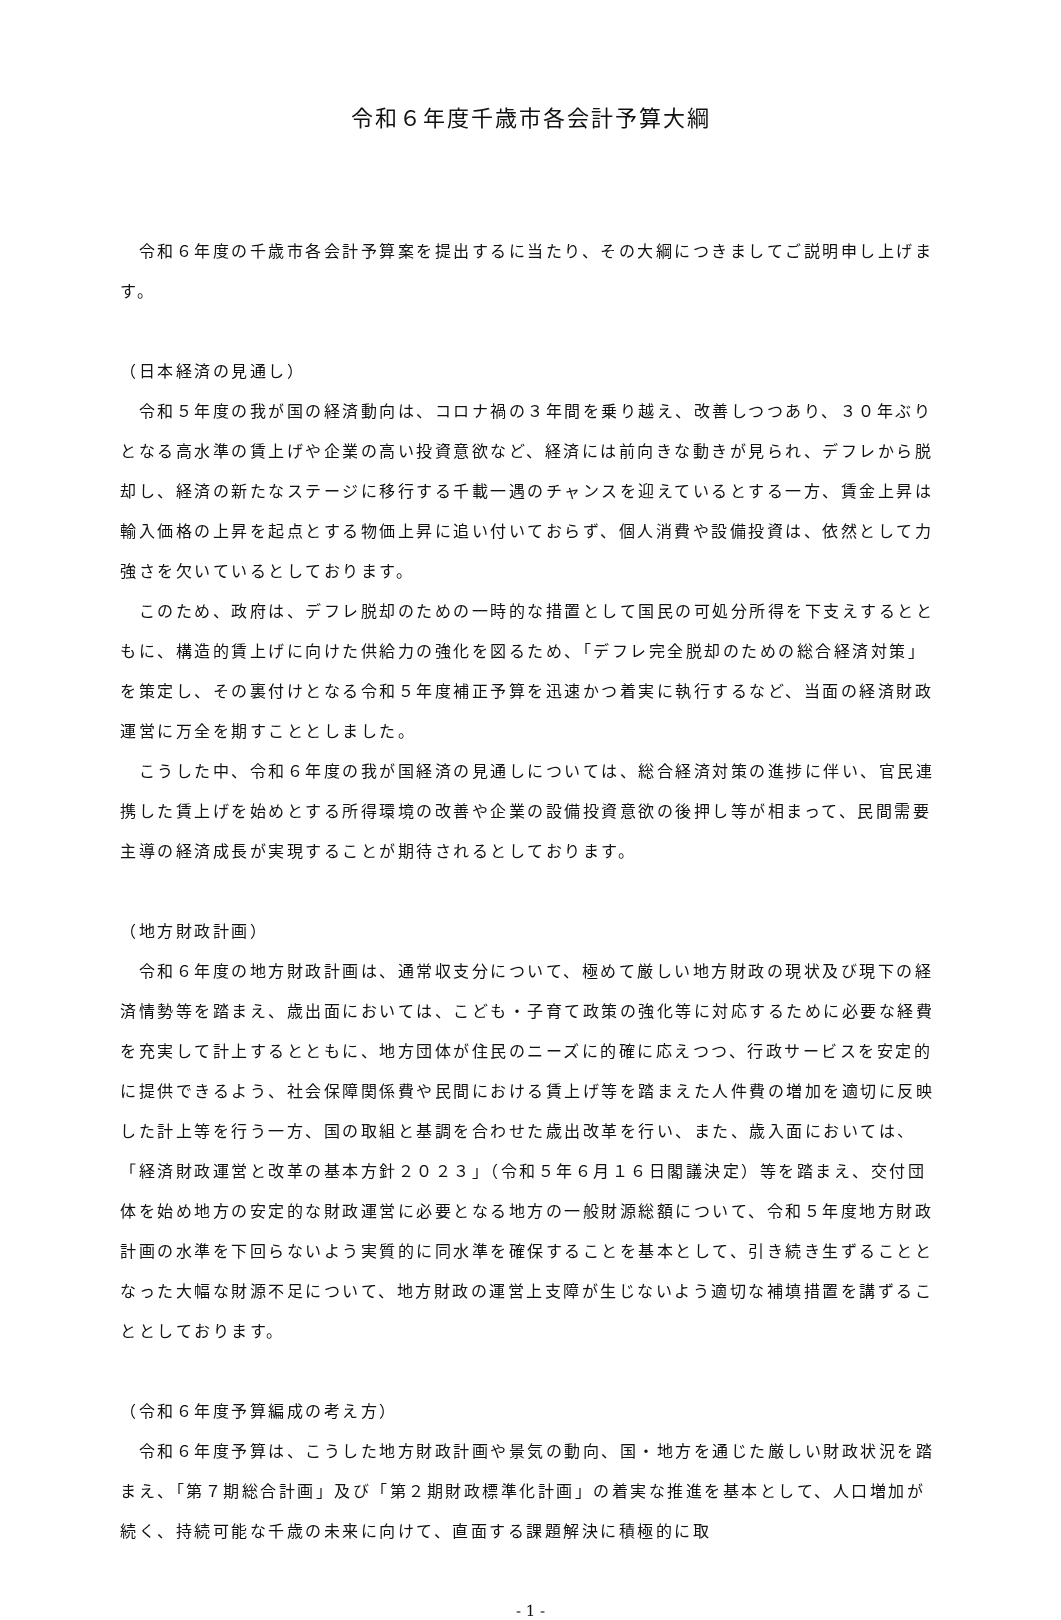令和６年度千歳市各会計予算大綱
　令和６年度の千歳市各会計予算案を提出するに当たり、その大綱につきましてご説明申し上げます。
（日本経済の見通し）
　令和５年度の我が国の経済動向は、コロナ禍の３年間を乗り越え、改善しつつあり、３０年ぶりとなる高水準の賃上げや企業の高い投資意欲など、経済には前向きな動きが見られ、デフレから脱却し、経済の新たなステージに移行する千載一遇のチャンスを迎えているとする一方、賃金上昇は輸入価格の上昇を起点とする物価上昇に追い付いておらず、個人消費や設備投資は、依然として力強さを欠いているとしております。
　このため、政府は、デフレ脱却のための一時的な措置として国民の可処分所得を下支えするとともに、構造的賃上げに向けた供給力の強化を図るため、「デフレ完全脱却のための総合経済対策」を策定し、その裏付けとなる令和５年度補正予算を迅速かつ着実に執行するなど、当面の経済財政運営に万全を期すこととしました。
　こうした中、令和６年度の我が国経済の見通しについては、総合経済対策の進捗に伴い、官民連携した賃上げを始めとする所得環境の改善や企業の設備投資意欲の後押し等が相まって、民間需要主導の経済成長が実現することが期待されるとしております。
（地方財政計画）
　令和６年度の地方財政計画は、通常収支分について、極めて厳しい地方財政の現状及び現下の経済情勢等を踏まえ、歳出面においては、こども・子育て政策の強化等に対応するために必要な経費を充実して計上するとともに、地方団体が住民のニーズに的確に応えつつ、行政サービスを安定的に提供できるよう、社会保障関係費や民間における賃上げ等を踏まえた人件費の増加を適切に反映した計上等を行う一方、国の取組と基調を合わせた歳出改革を行い、また、歳入面においては、「経済財政運営と改革の基本方針２０２３」（令和５年６月１６日閣議決定）等を踏まえ、交付団体を始め地方の安定的な財政運営に必要となる地方の一般財源総額について、令和５年度地方財政計画の水準を下回らないよう実質的に同水準を確保することを基本として、引き続き生ずることとなった大幅な財源不足について、地方財政の運営上支障が生じないよう適切な補填措置を講ずることとしております。
（令和６年度予算編成の考え方）
　令和６年度予算は、こうした地方財政計画や景気の動向、国・地方を通じた厳しい財政状況を踏まえ、「第７期総合計画」及び「第２期財政標準化計画」の着実な推進を基本として、人口増加が続く、持続可能な千歳の未来に向けて、直面する課題解決に積極的に取
- 1 -